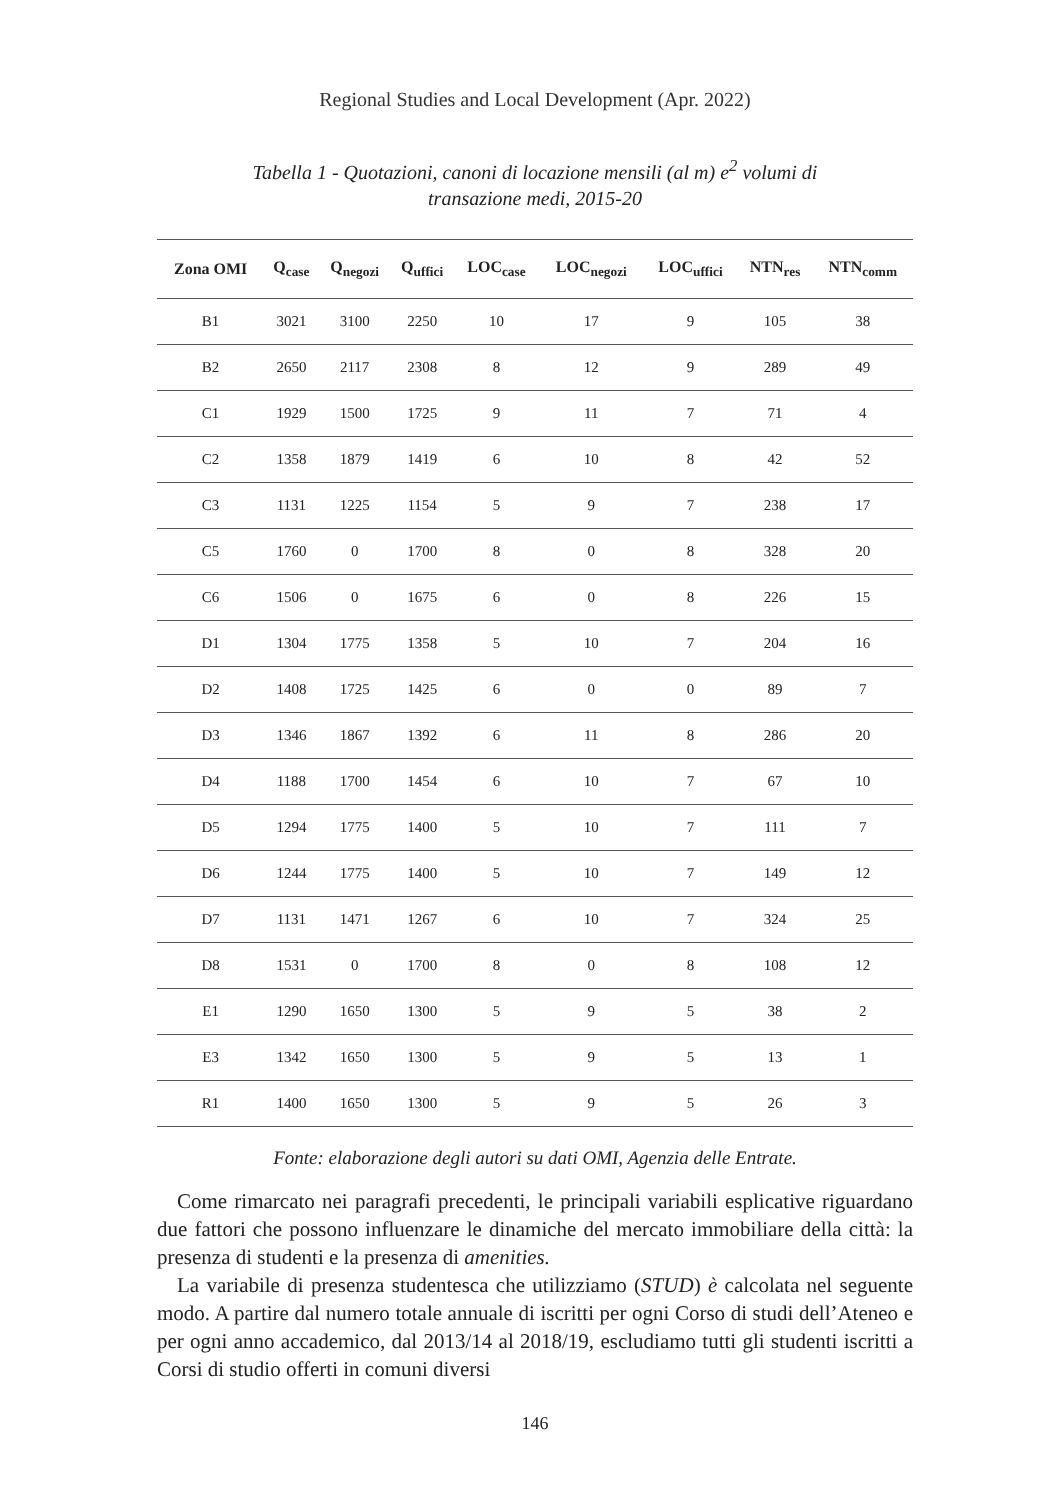Regional Studies and Local Development (Apr. 2022)
Tabella 1 - Quotazioni, canoni di locazione mensili (al m) e<sup>2</sup> volumi di transazione medi, 2015-20
| Zona OMI | Q<sub>case</sub> | Q<sub>negozi</sub> | Q<sub>uffici</sub> | LOC<sub>case</sub> | LOC<sub>negozi</sub> | LOC<sub>uffici</sub> | NTN<sub>res</sub> | NTN<sub>comm</sub> |
| --- | --- | --- | --- | --- | --- | --- | --- | --- |
| B1 | 3021 | 3100 | 2250 | 10 | 17 | 9 | 105 | 38 |
| B2 | 2650 | 2117 | 2308 | 8 | 12 | 9 | 289 | 49 |
| C1 | 1929 | 1500 | 1725 | 9 | 11 | 7 | 71 | 4 |
| C2 | 1358 | 1879 | 1419 | 6 | 10 | 8 | 42 | 52 |
| C3 | 1131 | 1225 | 1154 | 5 | 9 | 7 | 238 | 17 |
| C5 | 1760 | 0 | 1700 | 8 | 0 | 8 | 328 | 20 |
| C6 | 1506 | 0 | 1675 | 6 | 0 | 8 | 226 | 15 |
| D1 | 1304 | 1775 | 1358 | 5 | 10 | 7 | 204 | 16 |
| D2 | 1408 | 1725 | 1425 | 6 | 0 | 0 | 89 | 7 |
| D3 | 1346 | 1867 | 1392 | 6 | 11 | 8 | 286 | 20 |
| D4 | 1188 | 1700 | 1454 | 6 | 10 | 7 | 67 | 10 |
| D5 | 1294 | 1775 | 1400 | 5 | 10 | 7 | 111 | 7 |
| D6 | 1244 | 1775 | 1400 | 5 | 10 | 7 | 149 | 12 |
| D7 | 1131 | 1471 | 1267 | 6 | 10 | 7 | 324 | 25 |
| D8 | 1531 | 0 | 1700 | 8 | 0 | 8 | 108 | 12 |
| E1 | 1290 | 1650 | 1300 | 5 | 9 | 5 | 38 | 2 |
| E3 | 1342 | 1650 | 1300 | 5 | 9 | 5 | 13 | 1 |
| R1 | 1400 | 1650 | 1300 | 5 | 9 | 5 | 26 | 3 |
Fonte: elaborazione degli autori su dati OMI, Agenzia delle Entrate.
Come rimarcato nei paragrafi precedenti, le principali variabili esplicative riguardano due fattori che possono influenzare le dinamiche del mercato immobiliare della città: la presenza di studenti e la presenza di amenities.
La variabile di presenza studentesca che utilizziamo (STUD) è calcolata nel seguente modo. A partire dal numero totale annuale di iscritti per ogni Corso di studi dell’Ateneo e per ogni anno accademico, dal 2013/14 al 2018/19, escludiamo tutti gli studenti iscritti a Corsi di studio offerti in comuni diversi
146